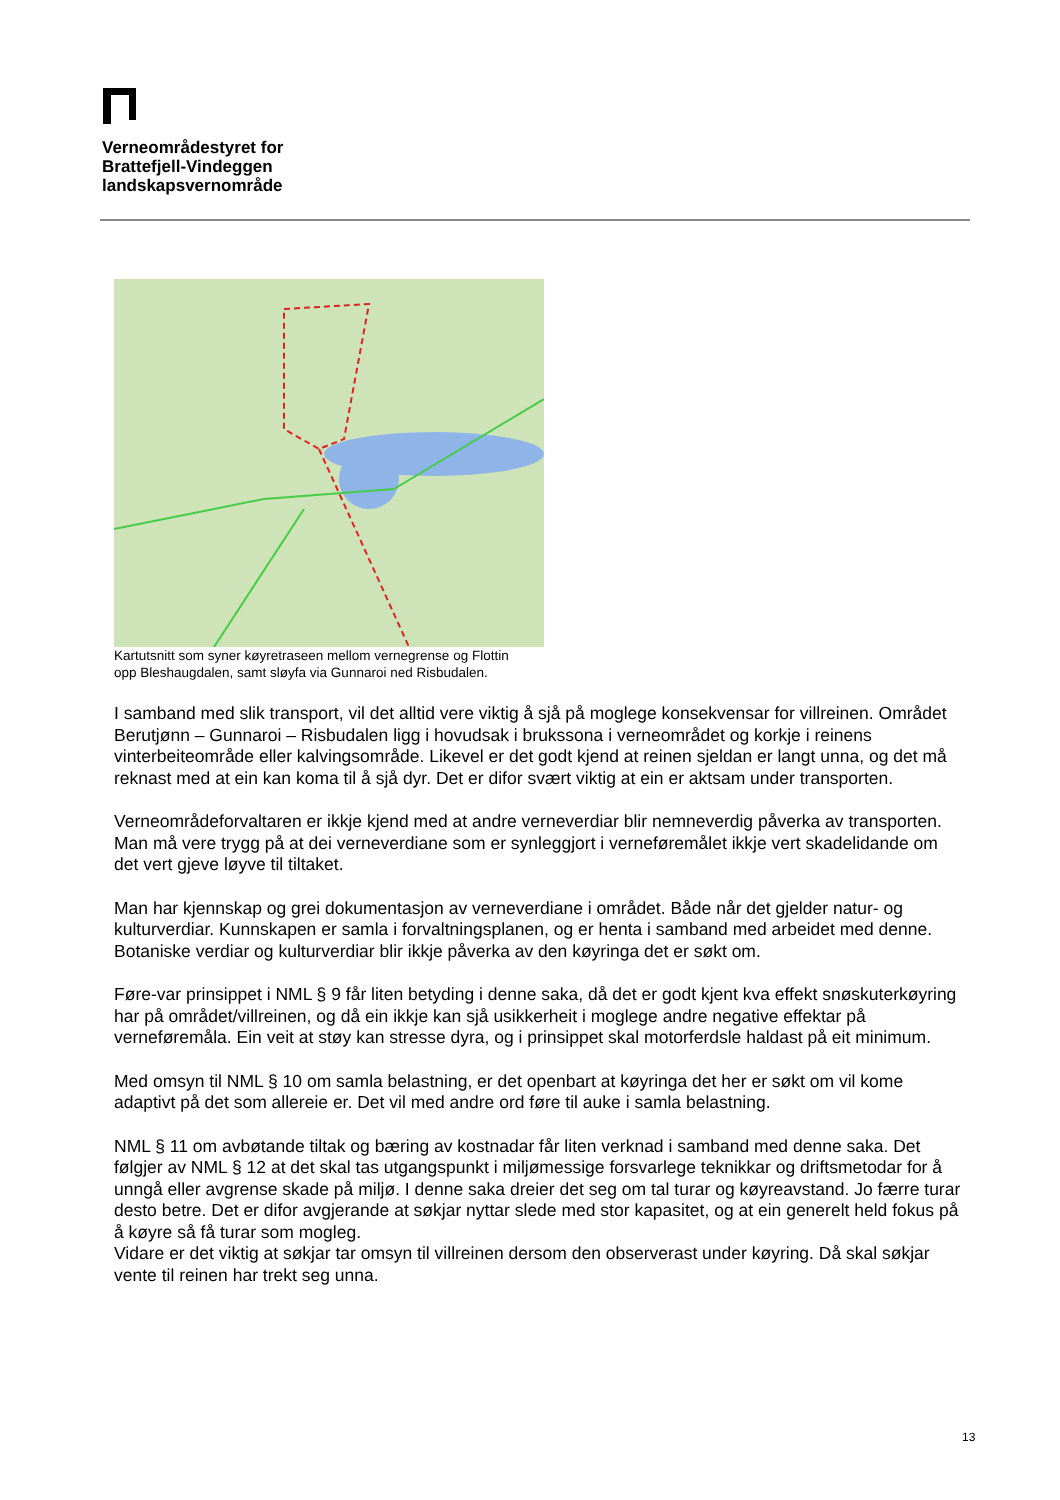Verneområdestyret for
Brattefjell-Vindeggen
landskapsvernområde
Kartutsnitt som syner køyretraseen mellom vernegrense og Flottin
opp Bleshaugdalen, samt sløyfa via Gunnaroi ned Risbudalen.
I samband med slik transport, vil det alltid vere viktig å sjå på moglege konsekvensar for villreinen. Området Berutjønn – Gunnaroi – Risbudalen ligg i hovudsak i brukssona i verneområdet og korkje i reinens vinterbeiteområde eller kalvingsområde. Likevel er det godt kjend at reinen sjeldan er langt unna, og det må reknast med at ein kan koma til å sjå dyr. Det er difor svært viktig at ein er aktsam under transporten.
Verneområdeforvaltaren er ikkje kjend med at andre verneverdiar blir nemneverdig påverka av transporten. Man må vere trygg på at dei verneverdiane som er synleggjort i verneføremålet ikkje vert skadelidande om det vert gjeve løyve til tiltaket.
Man har kjennskap og grei dokumentasjon av verneverdiane i området. Både når det gjelder natur- og kulturverdiar. Kunnskapen er samla i forvaltningsplanen, og er henta i samband med arbeidet med denne. Botaniske verdiar og kulturverdiar blir ikkje påverka av den køyringa det er søkt om.
Føre-var prinsippet i NML § 9 får liten betyding i denne saka, då det er godt kjent kva effekt snøskuterkøyring har på området/villreinen, og då ein ikkje kan sjå usikkerheit i moglege andre negative effektar på verneføremåla. Ein veit at støy kan stresse dyra, og i prinsippet skal motorferdsle haldast på eit minimum.
Med omsyn til NML § 10 om samla belastning, er det openbart at køyringa det her er søkt om vil kome adaptivt på det som allereie er. Det vil med andre ord føre til auke i samla belastning.
NML § 11 om avbøtande tiltak og bæring av kostnadar får liten verknad i samband med denne saka. Det følgjer av NML § 12 at det skal tas utgangspunkt i miljømessige forsvarlege teknikkar og driftsmetodar for å unngå eller avgrense skade på miljø. I denne saka dreier det seg om tal turar og køyreavstand. Jo færre turar desto betre. Det er difor avgjerande at søkjar nyttar slede med stor kapasitet, og at ein generelt held fokus på å køyre så få turar som mogleg.
Vidare er det viktig at søkjar tar omsyn til villreinen dersom den observerast under køyring. Då skal søkjar vente til reinen har trekt seg unna.
13